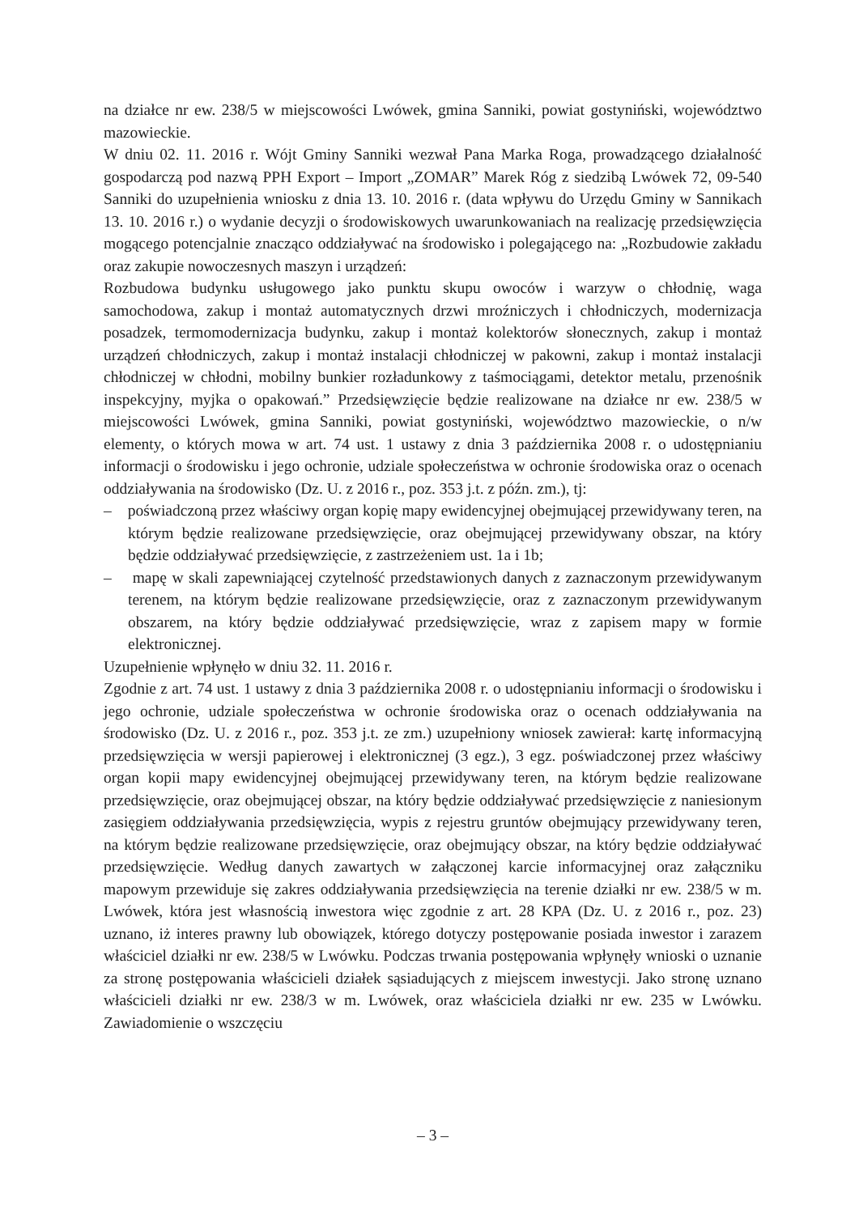na działce nr ew. 238/5 w miejscowości Lwówek, gmina Sanniki, powiat gostyniński, województwo mazowieckie.
W dniu 02. 11. 2016 r. Wójt Gminy Sanniki wezwał Pana Marka Roga, prowadzącego działalność gospodarczą pod nazwą PPH Export – Import „ZOMAR” Marek Róg z siedzibą Lwówek 72, 09-540 Sanniki do uzupełnienia wniosku z dnia 13. 10. 2016 r. (data wpływu do Urzędu Gminy w Sannikach 13. 10. 2016 r.) o wydanie decyzji o środowiskowych uwarunkowaniach na realizację przedsięwzięcia mogącego potencjalnie znacząco oddziaływać na środowisko i polegającego na: „Rozbudowie zakładu oraz zakupie nowoczesnych maszyn i urządzeń:
Rozbudowa budynku usługowego jako punktu skupu owoców i warzyw o chłodnię, waga samochodowa, zakup i montaż automatycznych drzwi mroźniczych i chłodniczych, modernizacja posadzek, termomodernizacja budynku, zakup i montaż kolektorów słonecznych, zakup i montaż urządzeń chłodniczych, zakup i montaż instalacji chłodniczej w pakowni, zakup i montaż instalacji chłodniczej w chłodni, mobilny bunkier rozładunkowy z taśmociągami, detektor metalu, przenośnik inspekcyjny, myjka o opakowań.” Przedsięwzięcie będzie realizowane na działce nr ew. 238/5 w miejscowości Lwówek, gmina Sanniki, powiat gostyniński, województwo mazowieckie, o n/w elementy, o których mowa w art. 74 ust. 1 ustawy z dnia 3 października 2008 r. o udostępnianiu informacji o środowisku i jego ochronie, udziale społeczeństwa w ochronie środowiska oraz o ocenach oddziaływania na środowisko (Dz. U. z 2016 r., poz. 353 j.t. z późn. zm.), tj:
– poświadczoną przez właściwy organ kopię mapy ewidencyjnej obejmującej przewidywany teren, na którym będzie realizowane przedsięwzięcie, oraz obejmującej przewidywany obszar, na który będzie oddziaływać przedsięwzięcie, z zastrzeżeniem ust. 1a i 1b;
– mapę w skali zapewniającej czytelność przedstawionych danych z zaznaczonym przewidywanym terenem, na którym będzie realizowane przedsięwzięcie, oraz z zaznaczonym przewidywanym obszarem, na który będzie oddziaływać przedsięwzięcie, wraz z zapisem mapy w formie elektronicznej.
Uzupełnienie wpłynęło w dniu 32. 11. 2016 r.
Zgodnie z art. 74 ust. 1 ustawy z dnia 3 października 2008 r. o udostępnianiu informacji o środowisku i jego ochronie, udziale społeczeństwa w ochronie środowiska oraz o ocenach oddziaływania na środowisko (Dz. U. z 2016 r., poz. 353 j.t. ze zm.) uzupełniony wniosek zawierał: kartę informacyjną przedsięwzięcia w wersji papierowej i elektronicznej (3 egz.), 3 egz. poświadczonej przez właściwy organ kopii mapy ewidencyjnej obejmującej przewidywany teren, na którym będzie realizowane przedsięwzięcie, oraz obejmującej obszar, na który będzie oddziaływać przedsięwzięcie z naniesionym zasięgiem oddziaływania przedsięwzięcia, wypis z rejestru gruntów obejmujący przewidywany teren, na którym będzie realizowane przedsięwzięcie, oraz obejmujący obszar, na który będzie oddziaływać przedsięwzięcie. Według danych zawartych w załączonej karcie informacyjnej oraz załączniku mapowym przewiduje się zakres oddziaływania przedsięwzięcia na terenie działki nr ew. 238/5 w m. Lwówek, która jest własnością inwestora więc zgodnie z art. 28 KPA (Dz. U. z 2016 r., poz. 23) uznano, iż interes prawny lub obowiązek, którego dotyczy postępowanie posiada inwestor i zarazem właściciel działki nr ew. 238/5 w Lwówku. Podczas trwania postępowania wpłynęły wnioski o uznanie za stronę postępowania właścicieli działek sąsiadujących z miejscem inwestycji. Jako stronę uznano właścicieli działki nr ew. 238/3 w m. Lwówek, oraz właściciela działki nr ew. 235 w Lwówku. Zawiadomienie o wszczęciu
– 3 –